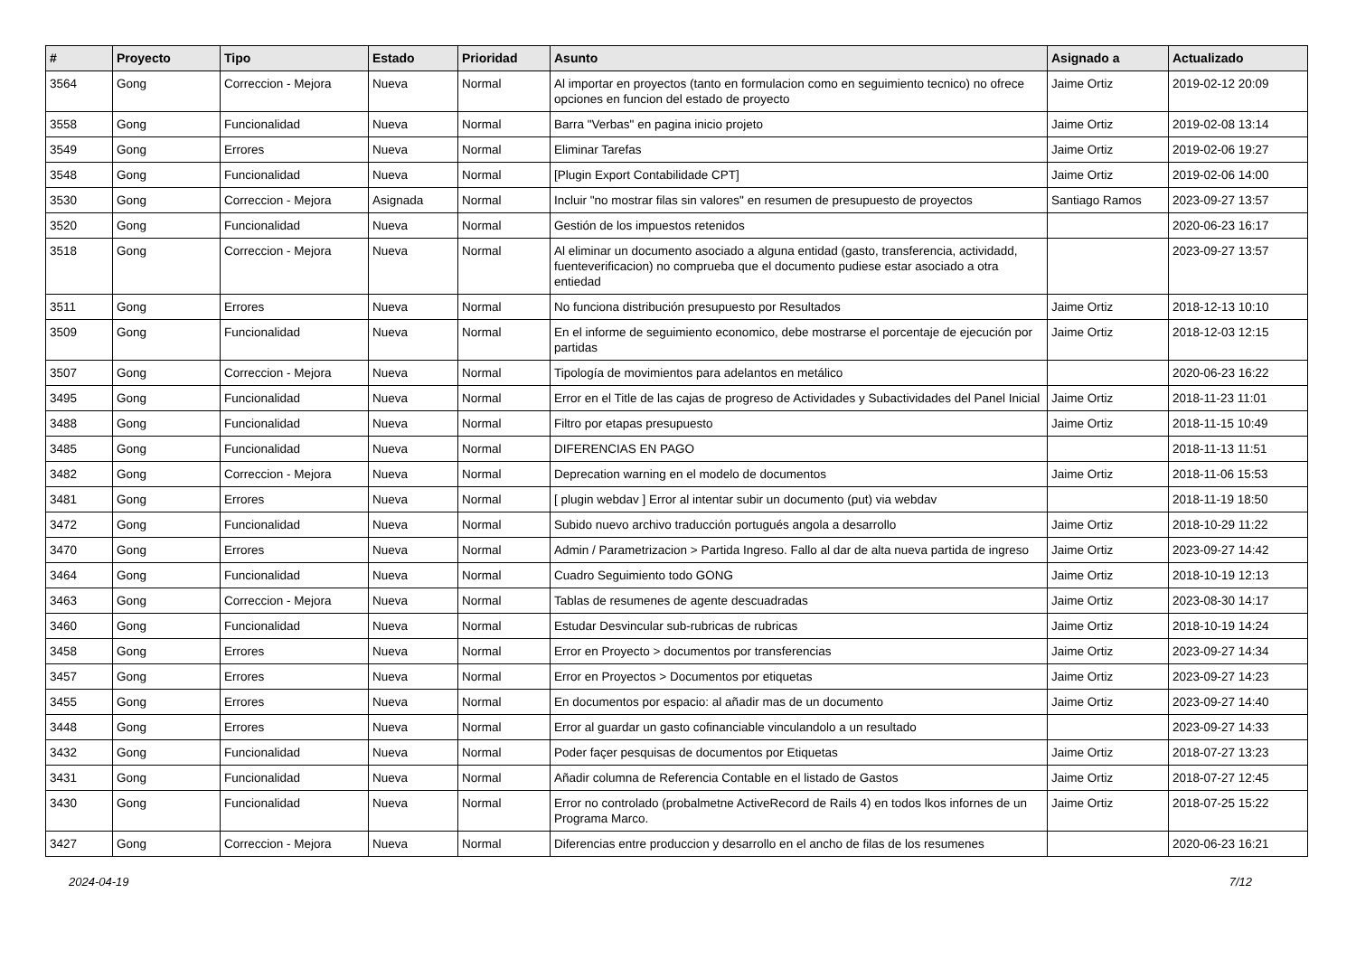| # | Proyecto | Tipo | Estado | Prioridad | Asunto | Asignado a | Actualizado |
| --- | --- | --- | --- | --- | --- | --- | --- |
| 3564 | Gong | Correccion - Mejora | Nueva | Normal | Al importar en proyectos (tanto en formulacion como en seguimiento tecnico) no ofrece opciones en funcion del estado de proyecto | Jaime Ortiz | 2019-02-12 20:09 |
| 3558 | Gong | Funcionalidad | Nueva | Normal | Barra "Verbas" en pagina inicio projeto | Jaime Ortiz | 2019-02-08 13:14 |
| 3549 | Gong | Errores | Nueva | Normal | Eliminar Tarefas | Jaime Ortiz | 2019-02-06 19:27 |
| 3548 | Gong | Funcionalidad | Nueva | Normal | [Plugin Export Contabilidade CPT] | Jaime Ortiz | 2019-02-06 14:00 |
| 3530 | Gong | Correccion - Mejora | Asignada | Normal | Incluir "no mostrar filas sin valores" en resumen de presupuesto de proyectos | Santiago Ramos | 2023-09-27 13:57 |
| 3520 | Gong | Funcionalidad | Nueva | Normal | Gestión de los impuestos retenidos | | 2020-06-23 16:17 |
| 3518 | Gong | Correccion - Mejora | Nueva | Normal | Al eliminar un documento asociado a alguna entidad (gasto, transferencia, actividadd, fuenteverificacion) no comprueba que el documento pudiese estar asociado a otra entiedad | | 2023-09-27 13:57 |
| 3511 | Gong | Errores | Nueva | Normal | No funciona distribución presupuesto por Resultados | Jaime Ortiz | 2018-12-13 10:10 |
| 3509 | Gong | Funcionalidad | Nueva | Normal | En el informe de seguimiento economico, debe mostrarse el porcentaje de ejecución por partidas | Jaime Ortiz | 2018-12-03 12:15 |
| 3507 | Gong | Correccion - Mejora | Nueva | Normal | Tipología de movimientos para adelantos en metálico | | 2020-06-23 16:22 |
| 3495 | Gong | Funcionalidad | Nueva | Normal | Error en el Title de las cajas de progreso de Actividades y Subactividades del Panel Inicial | Jaime Ortiz | 2018-11-23 11:01 |
| 3488 | Gong | Funcionalidad | Nueva | Normal | Filtro por etapas presupuesto | Jaime Ortiz | 2018-11-15 10:49 |
| 3485 | Gong | Funcionalidad | Nueva | Normal | DIFERENCIAS EN PAGO | | 2018-11-13 11:51 |
| 3482 | Gong | Correccion - Mejora | Nueva | Normal | Deprecation warning en el modelo de documentos | Jaime Ortiz | 2018-11-06 15:53 |
| 3481 | Gong | Errores | Nueva | Normal | [ plugin webdav ] Error al intentar subir un documento (put) via webdav | | 2018-11-19 18:50 |
| 3472 | Gong | Funcionalidad | Nueva | Normal | Subido nuevo archivo traducción portugués angola a desarrollo | Jaime Ortiz | 2018-10-29 11:22 |
| 3470 | Gong | Errores | Nueva | Normal | Admin / Parametrizacion > Partida Ingreso. Fallo al dar de alta nueva partida de ingreso | Jaime Ortiz | 2023-09-27 14:42 |
| 3464 | Gong | Funcionalidad | Nueva | Normal | Cuadro Seguimiento todo GONG | Jaime Ortiz | 2018-10-19 12:13 |
| 3463 | Gong | Correccion - Mejora | Nueva | Normal | Tablas de resumenes de agente descuadradas | Jaime Ortiz | 2023-08-30 14:17 |
| 3460 | Gong | Funcionalidad | Nueva | Normal | Estudar Desvincular sub-rubricas de rubricas | Jaime Ortiz | 2018-10-19 14:24 |
| 3458 | Gong | Errores | Nueva | Normal | Error en Proyecto > documentos por transferencias | Jaime Ortiz | 2023-09-27 14:34 |
| 3457 | Gong | Errores | Nueva | Normal | Error en Proyectos > Documentos por etiquetas | Jaime Ortiz | 2023-09-27 14:23 |
| 3455 | Gong | Errores | Nueva | Normal | En documentos por espacio: al añadir mas de un documento | Jaime Ortiz | 2023-09-27 14:40 |
| 3448 | Gong | Errores | Nueva | Normal | Error al guardar un gasto cofinanciable vinculandolo a un resultado | | 2023-09-27 14:33 |
| 3432 | Gong | Funcionalidad | Nueva | Normal | Poder façer pesquisas de documentos por Etiquetas | Jaime Ortiz | 2018-07-27 13:23 |
| 3431 | Gong | Funcionalidad | Nueva | Normal | Añadir columna de Referencia Contable en el listado de Gastos | Jaime Ortiz | 2018-07-27 12:45 |
| 3430 | Gong | Funcionalidad | Nueva | Normal | Error no controlado (probalmetne ActiveRecord de Rails 4) en todos lkos infornes de un Programa Marco. | Jaime Ortiz | 2018-07-25 15:22 |
| 3427 | Gong | Correccion - Mejora | Nueva | Normal | Diferencias entre produccion y desarrollo en el ancho de filas de los resumenes | | 2020-06-23 16:21 |
2024-04-19 7/12